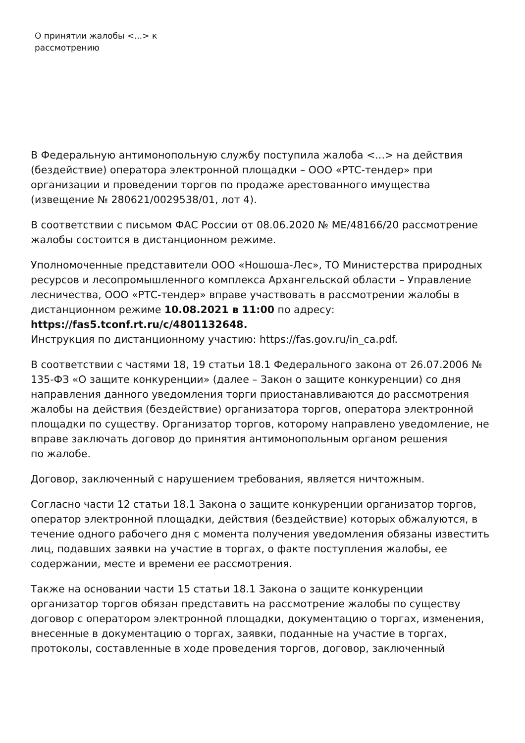О принятии жалобы <...> к
рассмотрению
В Федеральную антимонопольную службу поступила жалоба <...> на действия (бездействие) оператора электронной площадки – ООО «РТС-тендер» при организации и проведении торгов по продаже арестованного имущества (извещение № 280621/0029538/01, лот 4).
В соответствии с письмом ФАС России от 08.06.2020 № МЕ/48166/20 рассмотрение жалобы состоится в дистанционном режиме.
Уполномоченные представители ООО «Ношоша-Лес», ТО Министерства природных ресурсов и лесопромышленного комплекса Архангельской области – Управление лесничества, ООО «РТС-тендер» вправе участвовать в рассмотрении жалобы в дистанционном режиме 10.08.2021 в 11:00 по адресу: https://fas5.tconf.rt.ru/c/4801132648.
Инструкция по дистанционному участию: https://fas.gov.ru/in_ca.pdf.
В соответствии с частями 18, 19 статьи 18.1 Федерального закона от 26.07.2006 № 135-ФЗ «О защите конкуренции» (далее – Закон о защите конкуренции) со дня направления данного уведомления торги приостанавливаются до рассмотрения жалобы на действия (бездействие) организатора торгов, оператора электронной площадки по существу. Организатор торгов, которому направлено уведомление, не вправе заключать договор до принятия антимонопольным органом решения
по жалобе.
Договор, заключенный с нарушением требования, является ничтожным.
Согласно части 12 статьи 18.1 Закона о защите конкуренции организатор торгов, оператор электронной площадки, действия (бездействие) которых обжалуются, в течение одного рабочего дня с момента получения уведомления обязаны известить лиц, подавших заявки на участие в торгах, о факте поступления жалобы, ее содержании, месте и времени ее рассмотрения.
Также на основании части 15 статьи 18.1 Закона о защите конкуренции организатор торгов обязан представить на рассмотрение жалобы по существу договор с оператором электронной площадки, документацию о торгах, изменения, внесенные в документацию о торгах, заявки, поданные на участие в торгах, протоколы, составленные в ходе проведения торгов, договор, заключенный